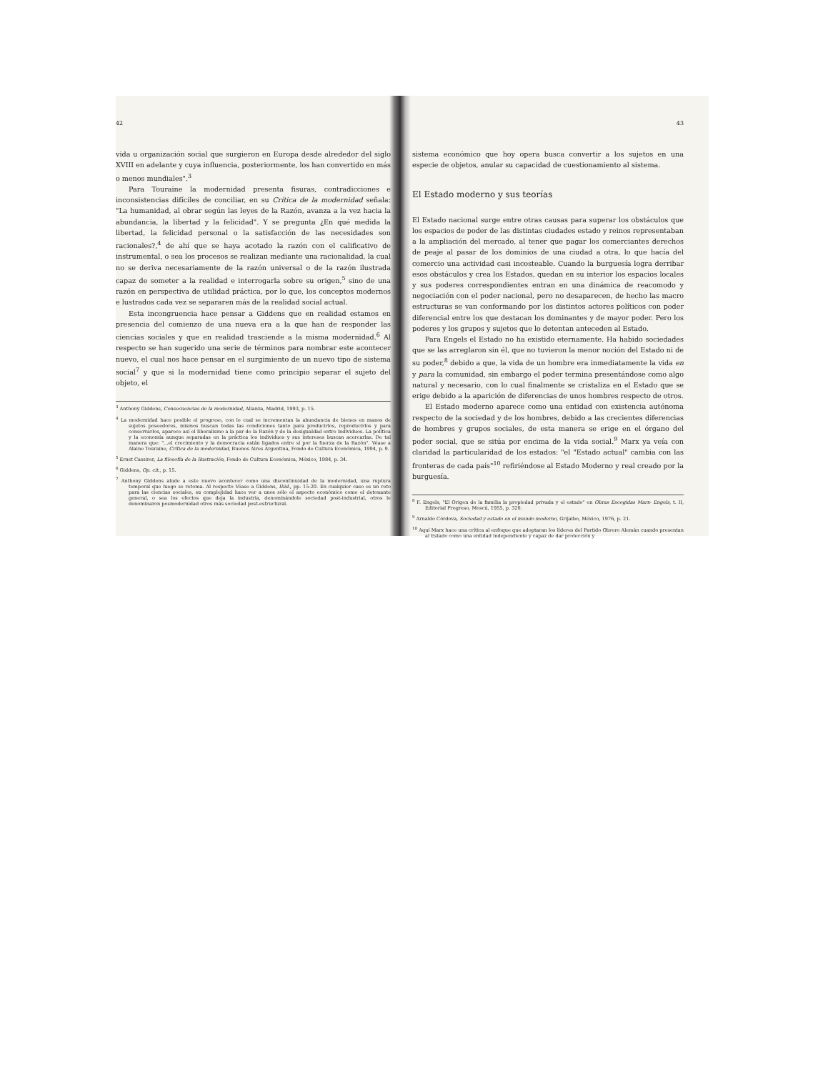42
vida u organización social que surgieron en Europa desde alrededor del siglo XVIII en adelante y cuya influencia, posteriormente, los han convertido en más o menos mundiales".<sup>3</sup>
Para Touraine la modernidad presenta fisuras, contradicciones e inconsistencias difíciles de conciliar, en su Crítica de la modernidad señala: "La humanidad, al obrar según las leyes de la Razón, avanza a la vez hacia la abundancia, la libertad y la felicidad". Y se pregunta ¿En qué medida la libertad, la felicidad personal o la satisfacción de las necesidades son racionales?,<sup>4</sup> de ahí que se haya acotado la razón con el calificativo de instrumental, o sea los procesos se realizan mediante una racionalidad, la cual no se deriva necesariamente de la razón universal o de la razón ilustrada capaz de someter a la realidad e interrogarla sobre su origen,<sup>5</sup> sino de una razón en perspectiva de utilidad práctica, por lo que, los conceptos modernos e lustrados cada vez se separaren más de la realidad social actual.
Esta incongruencia hace pensar a Giddens que en realidad estamos en presencia del comienzo de una nueva era a la que han de responder las ciencias sociales y que en realidad trasciende a la misma modernidad.<sup>6</sup> Al respecto se han sugerido una serie de términos para nombrar este acontecer nuevo, el cual nos hace pensar en el surgimiento de un nuevo tipo de sistema social<sup>7</sup> y que si la modernidad tiene como principio separar el sujeto del objeto, el
<sup>3</sup> Anthony Giddens, Consecuencias de la modernidad, Alianza, Madrid, 1993, p. 15.
<sup>4</sup> La modernidad hace posible el progreso, con lo cual se incrementan la abundancia de bienes en manos de sujetos poseedores, mismos buscan todas las condiciones tanto para producirlos, reproducirlos y para conservarlos, aparece así el liberalismo a la par de la Razón y de la desigualdad entre individuos. La política y la economía aunque separadas en la práctica los individuos y sus intereses buscan acercarlas. De tal manera que: "...el crecimiento y la democracia están ligados entre sí por la fuerza de la Razón". Véase a Alaine Touraine, Crítica de la modernidad, Buenos Aires Argentina, Fondo de Cultura Económica, 1994, p. 9.
<sup>5</sup> Ernst Cassirer, La filosofía de la Ilustración, Fondo de Cultura Económica, México, 1984, p. 34.
<sup>6</sup> Giddens, Op. cit., p. 15.
<sup>7</sup> Anthony Giddens alude a este nuevo acontecer como una discontinuidad de la modernidad, una ruptura temporal que luego se retoma. Al respecto Véase a Giddens, Ibid., pp. 15-20. En cualquier caso es un reto para las ciencias sociales, su complejidad hace ver a unos sólo el aspecto económico como el detonante general, o sea los efectos que deja la industria, denominándole sociedad post-industrial, otros le denominaron posmodernidad otros más sociedad post-estructural.
43
sistema económico que hoy opera busca convertir a los sujetos en una especie de objetos, anular su capacidad de cuestionamiento al sistema.
El Estado moderno y sus teorías
El Estado nacional surge entre otras causas para superar los obstáculos que los espacios de poder de las distintas ciudades estado y reinos representaban a la ampliación del mercado, al tener que pagar los comerciantes derechos de peaje al pasar de los dominios de una ciudad a otra, lo que hacía del comercio una actividad casi incosteable. Cuando la burguesía logra derribar esos obstáculos y crea los Estados, quedan en su interior los espacios locales y sus poderes correspondientes entran en una dinámica de reacomodo y negociación con el poder nacional, pero no desaparecen, de hecho las macro estructuras se van conformando por los distintos actores políticos con poder diferencial entre los que destacan los dominantes y de mayor poder. Pero los poderes y los grupos y sujetos que lo detentan anteceden al Estado.
Para Engels el Estado no ha existido eternamente. Ha habido sociedades que se las arreglaron sin él, que no tuvieron la menor noción del Estado ni de su poder,<sup>8</sup> debido a que, la vida de un hombre era inmediatamente la vida en y para la comunidad, sin embargo el poder termina presentándose como algo natural y necesario, con lo cual finalmente se cristaliza en el Estado que se erige debido a la aparición de diferencias de unos hombres respecto de otros.
El Estado moderno aparece como una entidad con existencia autónoma respecto de la sociedad y de los hombres, debido a las crecientes diferencias de hombres y grupos sociales, de esta manera se erige en el órgano del poder social, que se sitúa por encima de la vida social.<sup>9</sup> Marx ya veía con claridad la particularidad de los estados: "el "Estado actual" cambia con las fronteras de cada país"<sup>10</sup> refiriéndose al Estado Moderno y real creado por la burguesía.
<sup>8</sup> F. Engels, "El Origen de la familia la propiedad privada y el estado" en Obras Escogidas Marx- Engels, t. II, Editorial Progreso, Moscú, 1955, p. 320.
<sup>9</sup> Arnaldo Córdova, Sociedad y estado en el mundo moderno, Grijalbo, México, 1976, p. 21.
<sup>10</sup> Aquí Marx hace una crítica al enfoque que adoptaran los líderes del Partido Obrero Alemán cuando presentan al Estado como una entidad independiente y capaz de dar protección y